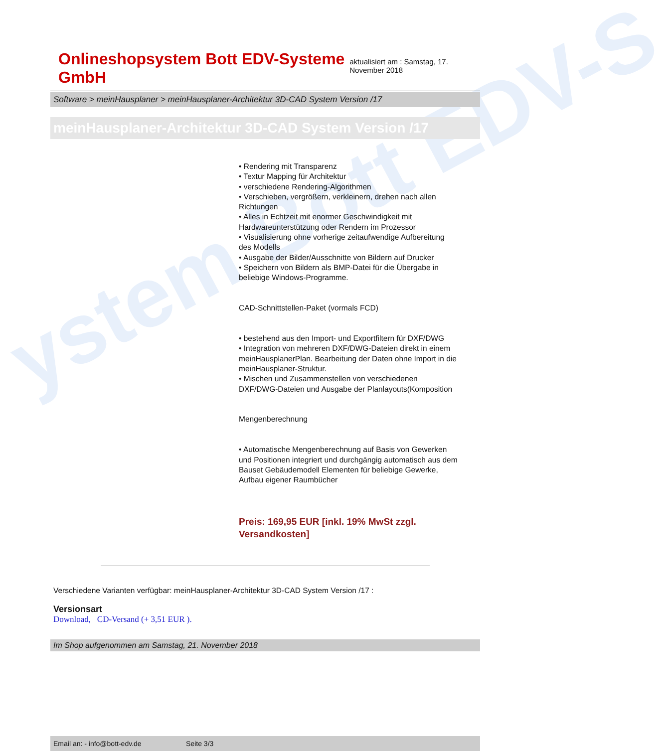ystem Bott EDV-S
Onlineshopsystem Bott EDV-Systeme GmbH aktualisiert am : Samstag, 17. November 2018
Software > meinHausplaner > meinHausplaner-Architektur 3D-CAD System Version /17
meinHausplaner-Architektur 3D-CAD System Version /17
• Rendering mit Transparenz
• Textur Mapping für Architektur
• verschiedene Rendering-Algorithmen
• Verschieben, vergrößern, verkleinern, drehen nach allen Richtungen
• Alles in Echtzeit mit enormer Geschwindigkeit mit Hardwareunterstützung oder Rendern im Prozessor
• Visualisierung ohne vorherige zeitaufwendige Aufbereitung des Modells
• Ausgabe der Bilder/Ausschnitte von Bildern auf Drucker
• Speichern von Bildern als BMP-Datei für die Übergabe in beliebige Windows-Programme.
CAD-Schnittstellen-Paket (vormals FCD)
• bestehend aus den Import- und Exportfiltern für DXF/DWG
• Integration von mehreren DXF/DWG-Dateien direkt in einem meinHausplanerPlan. Bearbeitung der Daten ohne Import in die meinHausplaner-Struktur.
• Mischen und Zusammenstellen von verschiedenen DXF/DWG-Dateien und Ausgabe der Planlayouts(Komposition
Mengenberechnung
• Automatische Mengenberechnung auf Basis von Gewerken und Positionen integriert und durchgängig automatisch aus dem Bauset Gebäudemodell Elementen für beliebige Gewerke, Aufbau eigener Raumbücher
Preis: 169,95 EUR [inkl. 19% MwSt zzgl. Versandkosten]
Verschiedene Varianten verfügbar: meinHausplaner-Architektur 3D-CAD System Version /17 :
Versionsart
Download, CD-Versand (+ 3,51 EUR ).
Im Shop aufgenommen am Samstag, 21. November 2018
Email an: - info@bott-edv.de Seite 3/3